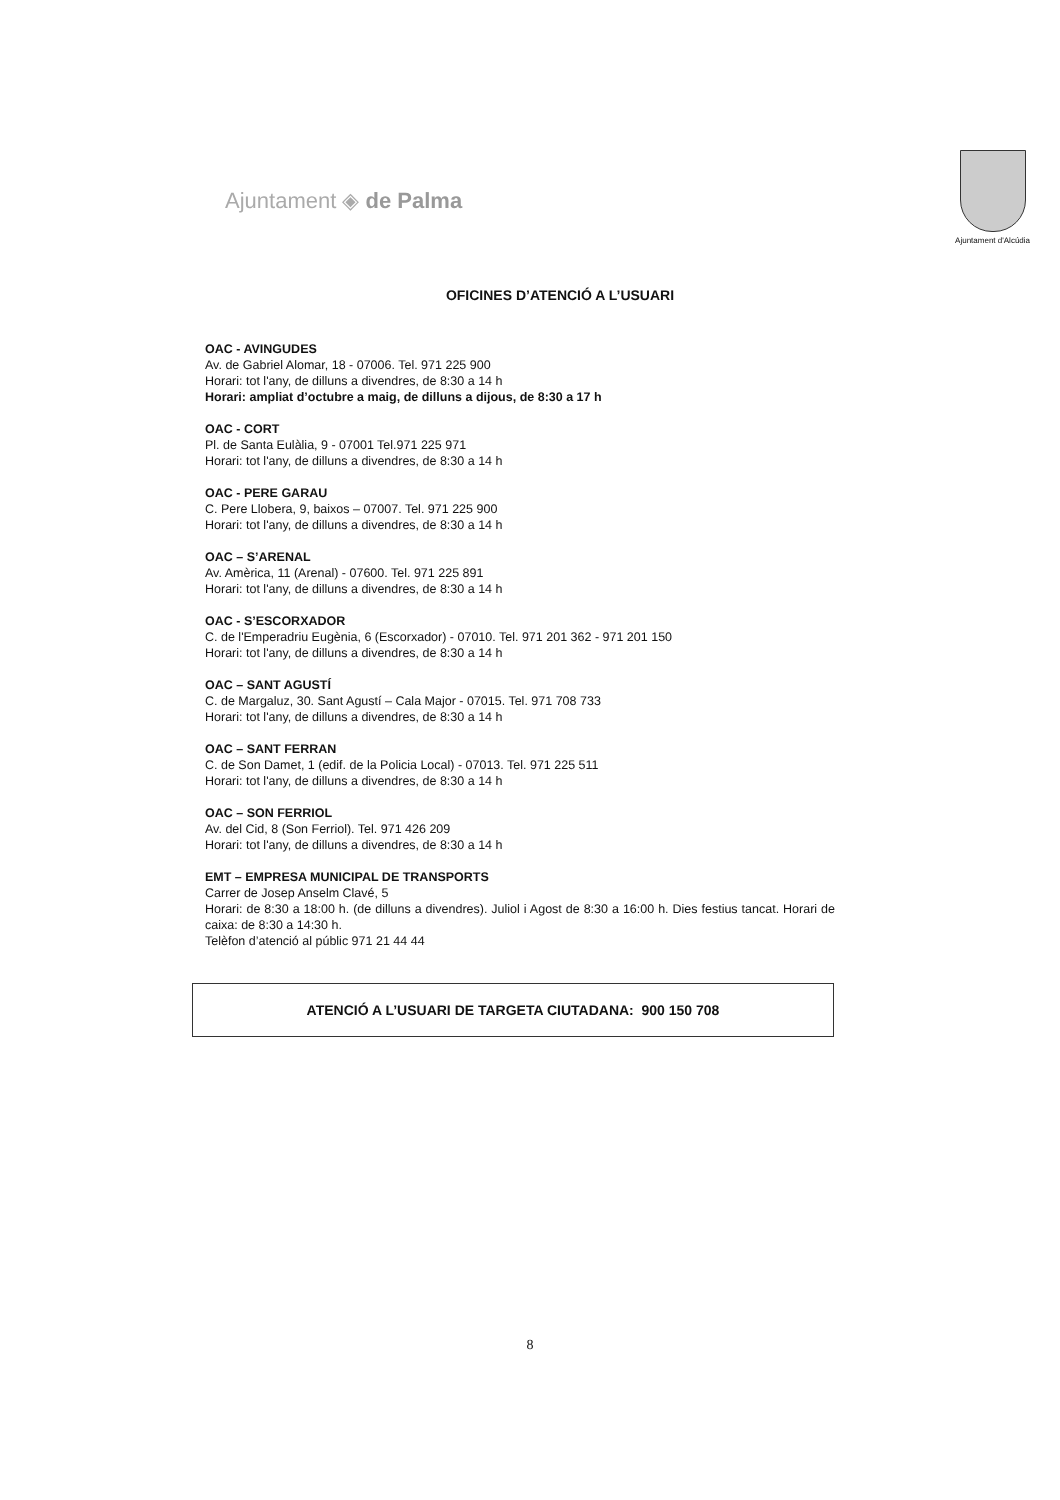Ajuntament ◈ de Palma
Ajuntament d'Alcúdia
OFICINES D’ATENCIÓ A L’USUARI
OAC - AVINGUDES
Av. de Gabriel Alomar, 18 - 07006. Tel. 971 225 900
Horari: tot l'any, de dilluns a divendres, de 8:30 a 14 h
Horari: ampliat d’octubre a maig, de dilluns a dijous, de 8:30 a 17 h
OAC - CORT
Pl. de Santa Eulàlia, 9 - 07001 Tel.971 225 971
Horari: tot l'any, de dilluns a divendres, de 8:30 a 14 h
OAC - PERE GARAU
C. Pere Llobera, 9, baixos – 07007. Tel. 971 225 900
Horari: tot l'any, de dilluns a divendres, de 8:30 a 14 h
OAC – S’ARENAL
Av. Amèrica, 11 (Arenal) - 07600. Tel. 971 225 891
Horari: tot l'any, de dilluns a divendres, de 8:30 a 14 h
OAC - S’ESCORXADOR
C. de l'Emperadriu Eugènia, 6 (Escorxador) - 07010. Tel. 971 201 362 - 971 201 150
Horari: tot l'any, de dilluns a divendres, de 8:30 a 14 h
OAC – SANT AGUSTÍ
C. de Margaluz, 30. Sant Agustí – Cala Major - 07015. Tel. 971 708 733
Horari: tot l'any, de dilluns a divendres, de 8:30 a 14 h
OAC – SANT FERRAN
C. de Son Damet, 1 (edif. de la Policia Local) - 07013. Tel. 971 225 511
Horari: tot l'any, de dilluns a divendres, de 8:30 a 14 h
OAC – SON FERRIOL
Av. del Cid, 8 (Son Ferriol). Tel. 971 426 209
Horari: tot l'any, de dilluns a divendres, de 8:30 a 14 h
EMT – EMPRESA MUNICIPAL DE TRANSPORTS
Carrer de Josep Anselm Clavé, 5
Horari: de 8:30 a 18:00 h. (de dilluns a divendres). Juliol i Agost de 8:30 a 16:00 h. Dies festius tancat. Horari de caixa: de 8:30 a 14:30 h.
Telèfon d’atenció al públic 971 21 44 44
ATENCIÓ A L’USUARI DE TARGETA CIUTADANA: 900 150 708
8